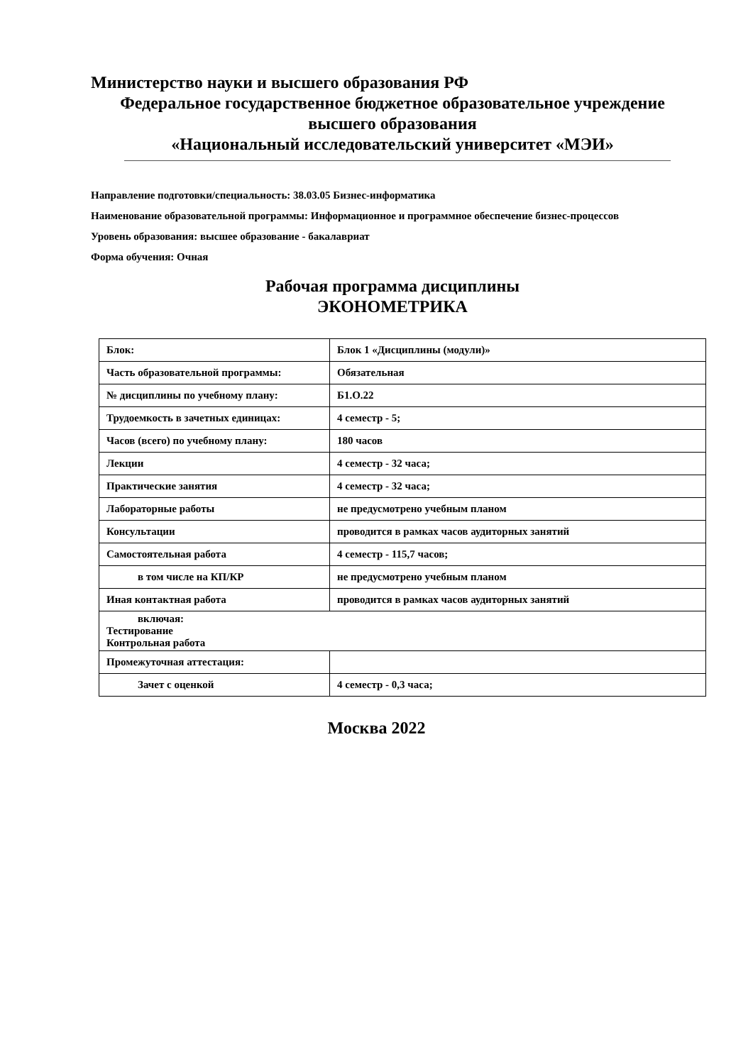Министерство науки и высшего образования РФ
Федеральное государственное бюджетное образовательное учреждение
высшего образования
«Национальный исследовательский университет «МЭИ»
Направление подготовки/специальность: 38.03.05 Бизнес-информатика
Наименование образовательной программы: Информационное и программное обеспечение бизнес-процессов
Уровень образования: высшее образование - бакалавриат
Форма обучения: Очная
Рабочая программа дисциплины
ЭКОНОМЕТРИКА
| Блок: | Блок 1 «Дисциплины (модули)» |
| Часть образовательной программы: | Обязательная |
| № дисциплины по учебному плану: | Б1.О.22 |
| Трудоемкость в зачетных единицах: | 4 семестр - 5; |
| Часов (всего) по учебному плану: | 180 часов |
| Лекции | 4 семестр - 32 часа; |
| Практические занятия | 4 семестр - 32 часа; |
| Лабораторные работы | не предусмотрено учебным планом |
| Консультации | проводится в рамках часов аудиторных занятий |
| Самостоятельная работа | 4 семестр - 115,7 часов; |
| в том числе на КП/КР | не предусмотрено учебным планом |
| Иная контактная работа | проводится в рамках часов аудиторных занятий |
| включая: Тестирование Контрольная работа | |
| Промежуточная аттестация: | |
| Зачет с оценкой | 4 семестр - 0,3 часа; |
Москва 2022